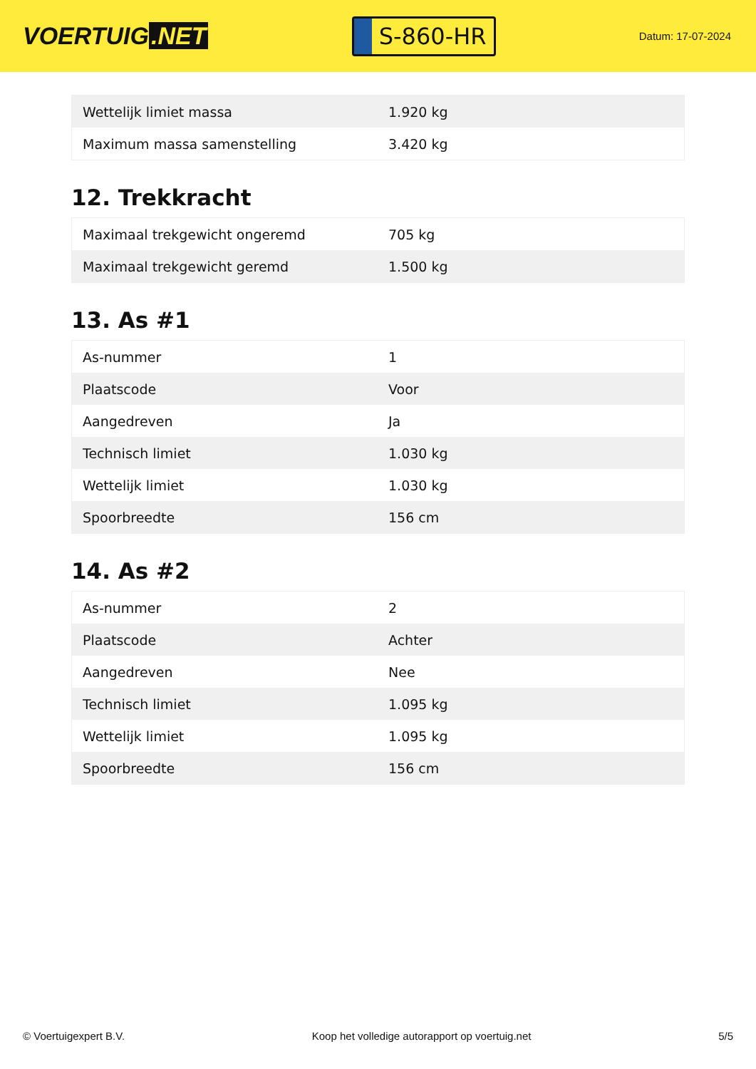VOERTUIG.NET
S-860-HR
Datum: 17-07-2024
| Wettelijk limiet massa | 1.920 kg |
| Maximum massa samenstelling | 3.420 kg |
12. Trekkracht
| Maximaal trekgewicht ongeremd | 705 kg |
| Maximaal trekgewicht geremd | 1.500 kg |
13. As #1
| As-nummer | 1 |
| Plaatscode | Voor |
| Aangedreven | Ja |
| Technisch limiet | 1.030 kg |
| Wettelijk limiet | 1.030 kg |
| Spoorbreedte | 156 cm |
14. As #2
| As-nummer | 2 |
| Plaatscode | Achter |
| Aangedreven | Nee |
| Technisch limiet | 1.095 kg |
| Wettelijk limiet | 1.095 kg |
| Spoorbreedte | 156 cm |
© Voertuigexpert B.V. Koop het volledige autorapport op voertuig.net 5/5